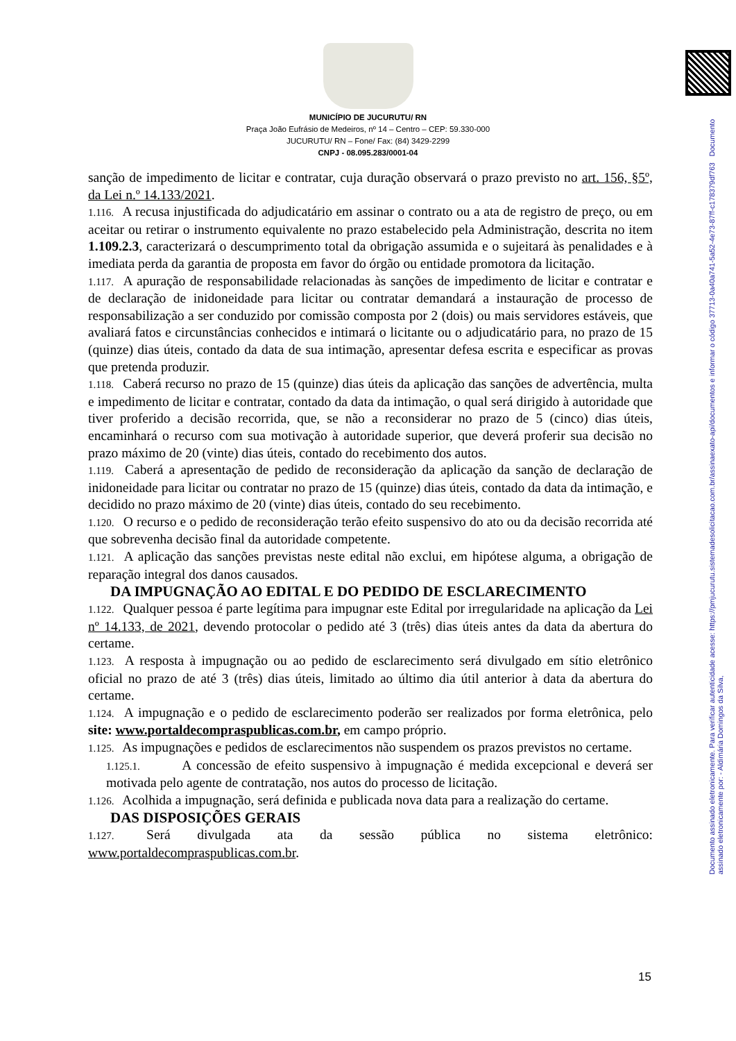MUNICÍPIO DE JUCURUTU/ RN
Praça João Eufrásio de Medeiros, nº 14 – Centro – CEP: 59.330-000
JUCURUTU/ RN – Fone/ Fax: (84) 3429-2299
CNPJ - 08.095.283/0001-04
sanção de impedimento de licitar e contratar, cuja duração observará o prazo previsto no art. 156, §5º, da Lei n.º 14.133/2021.
1.116. A recusa injustificada do adjudicatário em assinar o contrato ou a ata de registro de preço, ou em aceitar ou retirar o instrumento equivalente no prazo estabelecido pela Administração, descrita no item 1.109.2.3, caracterizará o descumprimento total da obrigação assumida e o sujeitará às penalidades e à imediata perda da garantia de proposta em favor do órgão ou entidade promotora da licitação.
1.117. A apuração de responsabilidade relacionadas às sanções de impedimento de licitar e contratar e de declaração de inidoneidade para licitar ou contratar demandará a instauração de processo de responsabilização a ser conduzido por comissão composta por 2 (dois) ou mais servidores estáveis, que avaliará fatos e circunstâncias conhecidos e intimará o licitante ou o adjudicatário para, no prazo de 15 (quinze) dias úteis, contado da data de sua intimação, apresentar defesa escrita e especificar as provas que pretenda produzir.
1.118. Caberá recurso no prazo de 15 (quinze) dias úteis da aplicação das sanções de advertência, multa e impedimento de licitar e contratar, contado da data da intimação, o qual será dirigido à autoridade que tiver proferido a decisão recorrida, que, se não a reconsiderar no prazo de 5 (cinco) dias úteis, encaminhará o recurso com sua motivação à autoridade superior, que deverá proferir sua decisão no prazo máximo de 20 (vinte) dias úteis, contado do recebimento dos autos.
1.119. Caberá a apresentação de pedido de reconsideração da aplicação da sanção de declaração de inidoneidade para licitar ou contratar no prazo de 15 (quinze) dias úteis, contado da data da intimação, e decidido no prazo máximo de 20 (vinte) dias úteis, contado do seu recebimento.
1.120. O recurso e o pedido de reconsideração terão efeito suspensivo do ato ou da decisão recorrida até que sobrevenha decisão final da autoridade competente.
1.121. A aplicação das sanções previstas neste edital não exclui, em hipótese alguma, a obrigação de reparação integral dos danos causados.
DA IMPUGNAÇÃO AO EDITAL E DO PEDIDO DE ESCLARECIMENTO
1.122. Qualquer pessoa é parte legítima para impugnar este Edital por irregularidade na aplicação da Lei nº 14.133, de 2021, devendo protocolar o pedido até 3 (três) dias úteis antes da data da abertura do certame.
1.123. A resposta à impugnação ou ao pedido de esclarecimento será divulgado em sítio eletrônico oficial no prazo de até 3 (três) dias úteis, limitado ao último dia útil anterior à data da abertura do certame.
1.124. A impugnação e o pedido de esclarecimento poderão ser realizados por forma eletrônica, pelo site: www.portaldecompraspublicas.com.br, em campo próprio.
1.125. As impugnações e pedidos de esclarecimentos não suspendem os prazos previstos no certame.
1.125.1. A concessão de efeito suspensivo à impugnação é medida excepcional e deverá ser motivada pelo agente de contratação, nos autos do processo de licitação.
1.126. Acolhida a impugnação, será definida e publicada nova data para a realização do certame.
DAS DISPOSIÇÕES GERAIS
1.127. Será divulgada ata da sessão pública no sistema eletrônico: www.portaldecompraspublicas.com.br.
15
Documento assinado eletronicamente. Para verificar autenticidade acesse: https://pmjucurutu.sistemadesolicitacao.com.br/assinaexato-api/documentos e informar o código 37713-0a40a741-5a52-4e73-87ff-c178379df763 Documento assinado eletronicamente por: - Aldimária Domingos da Silva,